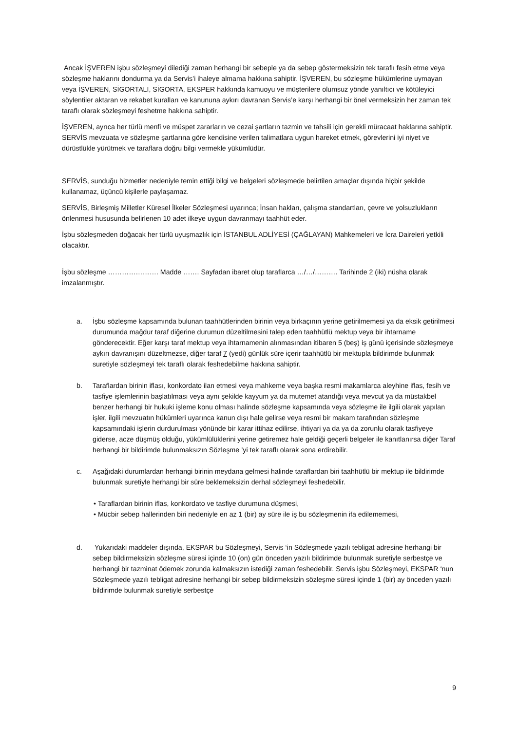Ancak İŞVEREN işbu sözleşmeyi dilediği zaman herhangi bir sebeple ya da sebep göstermeksizin tek taraflı fesih etme veya sözleşme haklarını dondurma ya da Servis’i ihaleye almama hakkına sahiptir. İŞVEREN, bu sözleşme hükümlerine uymayan veya İŞVEREN, SİGORTALI, SİGORTA, EKSPER hakkında kamuoyu ve müşterilere olumsuz yönde yanıltıcı ve kötüleyici söylentiler aktaran ve rekabet kuralları ve kanununa aykırı davranan Servis’e karşı herhangi bir önel vermeksizin her zaman tek taraflı olarak sözleşmeyi feshetme hakkına sahiptir.
İŞVEREN, ayrıca her türlü menfi ve müspet zararların ve cezai şartların tazmin ve tahsili için gerekli müracaat haklarına sahiptir. SERVİS mevzuata ve sözleşme şartlarına göre kendisine verilen talimatlara uygun hareket etmek, görevlerini iyi niyet ve dürüstlükle yürütmek ve taraflara doğru bilgi vermekle yükümlüdür.
SERVİS, sunduğu hizmetler nedeniyle temin ettiği bilgi ve belgeleri sözleşmede belirtilen amaçlar dışında hiçbir şekilde kullanamaz, üçüncü kişilerle paylaşamaz.
SERVİS, Birleşmiş Milletler Küresel İlkeler Sözleşmesi uyarınca; İnsan hakları, çalışma standartları, çevre ve yolsuzlukların önlenmesi hususunda belirlenen 10 adet ilkeye uygun davranmayı taahhüt eder.
İşbu sözleşmeden doğacak her türlü uyuşmazlık için İSTANBUL ADLİYESİ (ÇAĞLAYAN) Mahkemeleri ve İcra Daireleri yetkili olacaktır.
İşbu sözleşme …………………. Madde ……. Sayfadan ibaret olup taraflarca …/…/………. Tarihinde 2 (iki) nüsha olarak imzalanmıştır.
a. İşbu sözleşme kapsamında bulunan taahhütlerinden birinin veya birkaçının yerine getirilmemesi ya da eksik getirilmesi durumunda mağdur taraf diğerine durumun düzeltilmesini talep eden taahhütlü mektup veya bir ihtarname gönderecektir. Eğer karşı taraf mektup veya ihtarnamenin alınmasından itibaren 5 (beş) iş günü içerisinde sözleşmeye aykırı davranışını düzeltmezse, diğer taraf 7 (yedi) günlük süre içerir taahhütlü bir mektupla bildirimde bulunmak suretiyle sözleşmeyi tek taraflı olarak feshedebilme hakkına sahiptir.
b. Taraflardan birinin iflası, konkordato ilan etmesi veya mahkeme veya başka resmi makamlarca aleyhine iflas, fesih ve tasfiye işlemlerinin başlatılması veya aynı şekilde kayyum ya da mutemet atandığı veya mevcut ya da müstakbel benzer herhangi bir hukuki işleme konu olması halinde sözleşme kapsamında veya sözleşme ile ilgili olarak yapılan işler, ilgili mevzuatın hükümleri uyarınca kanun dışı hale gelirse veya resmi bir makam tarafından sözleşme kapsamındaki işlerin durdurulması yönünde bir karar ittihaz edilirse, ihtiyari ya da ya da zorunlu olarak tasfiyeye giderse, acze düşmüş olduğu, yükümlülüklerini yerine getiremez hale geldiği geçerli belgeler ile kanıtlanırsa diğer Taraf herhangi bir bildirimde bulunmaksızın Sözleşme ’yi tek taraflı olarak sona erdirebilir.
c. Aşağıdaki durumlardan herhangi birinin meydana gelmesi halinde taraflardan biri taahhütlü bir mektup ile bildirimde bulunmak suretiyle herhangi bir süre beklemeksizin derhal sözleşmeyi feshedebilir.
• Taraflardan birinin iflas, konkordato ve tasfiye durumuna düşmesi,
• Mücbir sebep hallerinden biri nedeniyle en az 1 (bir) ay süre ile iş bu sözleşmenin ifa edilememesi,
d. Yukarıdaki maddeler dışında, EKSPAR bu Sözleşmeyi, Servis ‘in Sözleşmede yazılı tebligat adresine herhangi bir sebep bildirmeksizin sözleşme süresi içinde 10 (on) gün önceden yazılı bildirimde bulunmak suretiyle serbestçe ve herhangi bir tazminat ödemek zorunda kalmaksızın istediği zaman feshedebilir. Servis işbu Sözleşmeyi, EKSPAR ‘nun Sözleşmede yazılı tebligat adresine herhangi bir sebep bildirmeksizin sözleşme süresi içinde 1 (bir) ay önceden yazılı bildirimde bulunmak suretiyle serbestçe
9